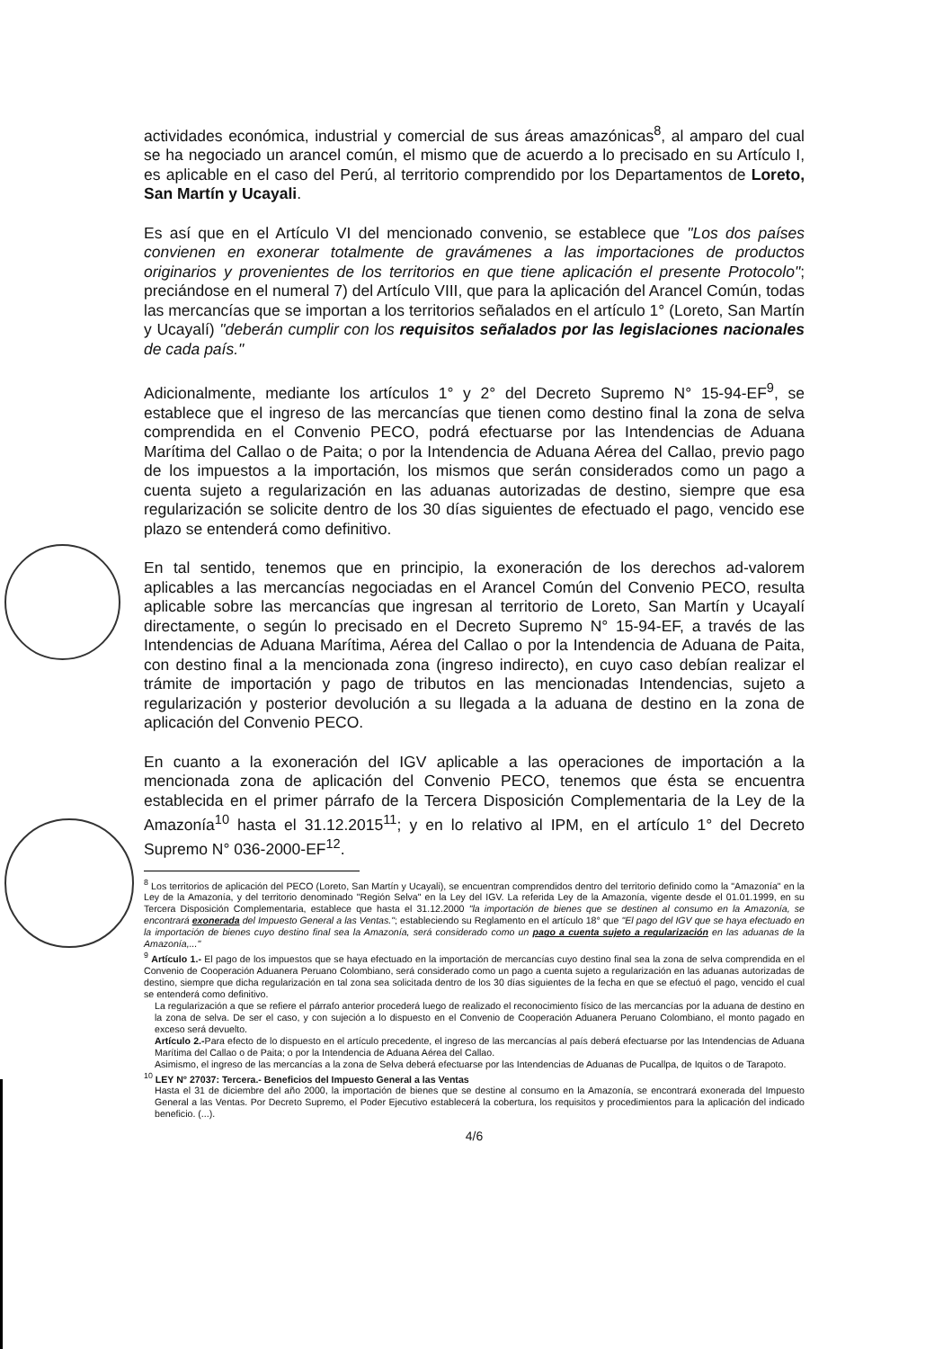actividades económica, industrial y comercial de sus áreas amazónicas<sup>8</sup>, al amparo del cual se ha negociado un arancel común, el mismo que de acuerdo a lo precisado en su Artículo I, es aplicable en el caso del Perú, al territorio comprendido por los Departamentos de Loreto, San Martín y Ucayali.
Es así que en el Artículo VI del mencionado convenio, se establece que "Los dos países convienen en exonerar totalmente de gravámenes a las importaciones de productos originarios y provenientes de los territorios en que tiene aplicación el presente Protocolo"; preciándose en el numeral 7) del Artículo VIII, que para la aplicación del Arancel Común, todas las mercancías que se importan a los territorios señalados en el artículo 1° (Loreto, San Martín y Ucayalí) "deberán cumplir con los requisitos señalados por las legislaciones nacionales de cada país."
Adicionalmente, mediante los artículos 1° y 2° del Decreto Supremo N° 15-94-EF<sup>9</sup>, se establece que el ingreso de las mercancías que tienen como destino final la zona de selva comprendida en el Convenio PECO, podrá efectuarse por las Intendencias de Aduana Marítima del Callao o de Paita; o por la Intendencia de Aduana Aérea del Callao, previo pago de los impuestos a la importación, los mismos que serán considerados como un pago a cuenta sujeto a regularización en las aduanas autorizadas de destino, siempre que esa regularización se solicite dentro de los 30 días siguientes de efectuado el pago, vencido ese plazo se entenderá como definitivo.
En tal sentido, tenemos que en principio, la exoneración de los derechos ad-valorem aplicables a las mercancías negociadas en el Arancel Común del Convenio PECO, resulta aplicable sobre las mercancías que ingresan al territorio de Loreto, San Martín y Ucayalí directamente, o según lo precisado en el Decreto Supremo N° 15-94-EF, a través de las Intendencias de Aduana Marítima, Aérea del Callao o por la Intendencia de Aduana de Paita, con destino final a la mencionada zona (ingreso indirecto), en cuyo caso debían realizar el trámite de importación y pago de tributos en las mencionadas Intendencias, sujeto a regularización y posterior devolución a su llegada a la aduana de destino en la zona de aplicación del Convenio PECO.
En cuanto a la exoneración del IGV aplicable a las operaciones de importación a la mencionada zona de aplicación del Convenio PECO, tenemos que ésta se encuentra establecida en el primer párrafo de la Tercera Disposición Complementaria de la Ley de la Amazonía<sup>10</sup> hasta el 31.12.2015<sup>11</sup>; y en lo relativo al IPM, en el artículo 1° del Decreto Supremo N° 036-2000-EF<sup>12</sup>.
<sup>8</sup> Los territorios de aplicación del PECO (Loreto, San Martín y Ucayali), se encuentran comprendidos dentro del territorio definido como la "Amazonía" en la Ley de la Amazonía, y del territorio denominado "Región Selva" en la Ley del IGV. La referida Ley de la Amazonía, vigente desde el 01.01.1999, en su Tercera Disposición Complementaria, establece que hasta el 31.12.2000 "la importación de bienes que se destinen al consumo en la Amazonía, se encontrará exonerada del Impuesto General a las Ventas."; estableciendo su Reglamento en el artículo 18° que "El pago del IGV que se haya efectuado en la importación de bienes cuyo destino final sea la Amazonía, será considerado como un pago a cuenta sujeto a regularización en las aduanas de la Amazonía,..."
<sup>9</sup> Artículo 1.- El pago de los impuestos que se haya efectuado en la importación de mercancías cuyo destino final sea la zona de selva comprendida en el Convenio de Cooperación Aduanera Peruano Colombiano, será considerado como un pago a cuenta sujeto a regularización en las aduanas autorizadas de destino, siempre que dicha regularización en tal zona sea solicitada dentro de los 30 días siguientes de la fecha en que se efectuó el pago, vencido el cual se entenderá como definitivo.
La regularización a que se refiere el párrafo anterior procederá luego de realizado el reconocimiento físico de las mercancías por la aduana de destino en la zona de selva. De ser el caso, y con sujeción a lo dispuesto en el Convenio de Cooperación Aduanera Peruano Colombiano, el monto pagado en exceso será devuelto.
Artículo 2.-Para efecto de lo dispuesto en el artículo precedente, el ingreso de las mercancías al país deberá efectuarse por las Intendencias de Aduana Marítima del Callao o de Paita; o por la Intendencia de Aduana Aérea del Callao.
Asimismo, el ingreso de las mercancías a la zona de Selva deberá efectuarse por las Intendencias de Aduanas de Pucallpa, de Iquitos o de Tarapoto.
<sup>10</sup> LEY N° 27037: Tercera.- Beneficios del Impuesto General a las Ventas
Hasta el 31 de diciembre del año 2000, la importación de bienes que se destine al consumo en la Amazonía, se encontrará exonerada del Impuesto General a las Ventas. Por Decreto Supremo, el Poder Ejecutivo establecerá la cobertura, los requisitos y procedimientos para la aplicación del indicado beneficio. (...).
4/6